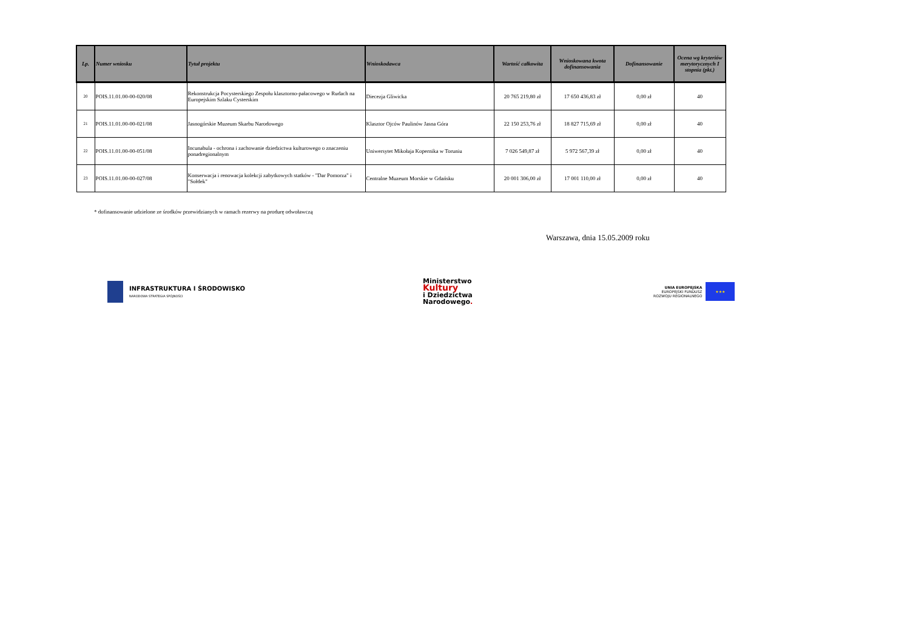| Lp. | Numer wniosku | Tytuł projektu | Wnioskodawca | Wartość całkowita | Wnioskowana kwota dofinansowania | Dofinansowanie | Ocena wg kryteriów merytorycznych I stopnia (pkt.) |
| --- | --- | --- | --- | --- | --- | --- | --- |
| 20 | POIS.11.01.00-00-020/08 | Rekonstrukcja Pocysterskiego Zespołu klasztorno-pałacowego w Rudach na Europejskim Szlaku Cysterskim | Diecezja Gliwicka | 20 765 219,80 zł | 17 650 436,83 zł | 0,00 zł | 40 |
| 21 | POIS.11.01.00-00-021/08 | Jasnogórskie Muzeum Skarbu Narodowego | Klasztor Ojców Paulinów Jasna Góra | 22 150 253,76 zł | 18 827 715,69 zł | 0,00 zł | 40 |
| 22 | POIS.11.01.00-00-051/08 | Incunabula - ochrona i zachowanie dziedzictwa kulturowego o znaczeniu ponadregionalnym | Uniwersytet Mikołaja Kopernika w Toruniu | 7 026 549,87 zł | 5 972 567,39 zł | 0,00 zł | 40 |
| 23 | POIS.11.01.00-00-027/08 | Konserwacja i renowacja kolekcji zabytkowych statków - "Dar Pomorza" i "Sołdek" | Centralne Muzeum Morskie w Gdańsku | 20 001 306,00 zł | 17 001 110,00 zł | 0,00 zł | 40 |
* dofinansowanie udzielone ze środków przewidzianych w ramach rezerwy na produrę odwoławczą
Warszawa, dnia 15.05.2009 roku
INFRASTRUKTURA I ŚRODOWISKO
NARODOWA STRATEGIA SPÓJNOŚCI
Ministerstwo
Kultury
i Dziedzictwa
Narodowego.
UNIA EUROPEJSKA
EUROPEJSKI FUNDUSZ
ROZWOJU REGIONALNEGO
★★★